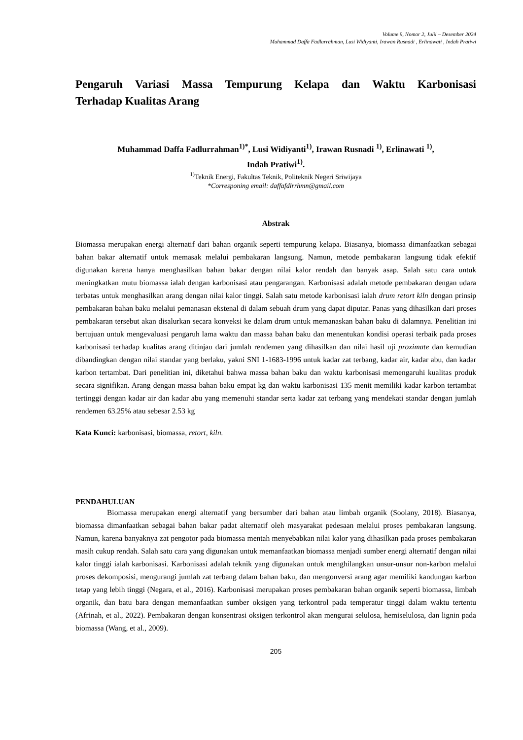Volume 9, Nomor 2, Julii – Desember 2024
Muhammad Daffa Fadlurrahman, Lusi Widiyanti, Irawan Rusnadi , Erlinawati , Indah Pratiwi
Pengaruh Variasi Massa Tempurung Kelapa dan Waktu Karbonisasi
Terhadap Kualitas Arang
Muhammad Daffa Fadlurrahman<sup>1)*</sup>, Lusi Widiyanti<sup>1)</sup>, Irawan Rusnadi <sup>1)</sup>, Erlinawati <sup>1)</sup>,
Indah Pratiwi<sup>1)</sup>.
<sup>1)</sup> Teknik Energi, Fakultas Teknik, Politeknik Negeri Sriwijaya
*Corresponing email: daffafdlrrhmn@gmail.com
Abstrak
Biomassa merupakan energi alternatif dari bahan organik seperti tempurung kelapa. Biasanya, biomassa dimanfaatkan sebagai bahan bakar alternatif untuk memasak melalui pembakaran langsung. Namun, metode pembakaran langsung tidak efektif digunakan karena hanya menghasilkan bahan bakar dengan nilai kalor rendah dan banyak asap. Salah satu cara untuk meningkatkan mutu biomassa ialah dengan karbonisasi atau pengarangan. Karbonisasi adalah metode pembakaran dengan udara terbatas untuk menghasilkan arang dengan nilai kalor tinggi. Salah satu metode karbonisasi ialah drum retort kiln dengan prinsip pembakaran bahan baku melalui pemanasan ekstenal di dalam sebuah drum yang dapat diputar. Panas yang dihasilkan dari proses pembakaran tersebut akan disalurkan secara konveksi ke dalam drum untuk memanaskan bahan baku di dalamnya. Penelitian ini bertujuan untuk mengevaluasi pengaruh lama waktu dan massa bahan baku dan menentukan kondisi operasi terbaik pada proses karbonisasi terhadap kualitas arang ditinjau dari jumlah rendemen yang dihasilkan dan nilai hasil uji proximate dan kemudian dibandingkan dengan nilai standar yang berlaku, yakni SNI 1-1683-1996 untuk kadar zat terbang, kadar air, kadar abu, dan kadar karbon tertambat. Dari penelitian ini, diketahui bahwa massa bahan baku dan waktu karbonisasi memengaruhi kualitas produk secara signifikan. Arang dengan massa bahan baku empat kg dan waktu karbonisasi 135 menit memiliki kadar karbon tertambat tertinggi dengan kadar air dan kadar abu yang memenuhi standar serta kadar zat terbang yang mendekati standar dengan jumlah rendemen 63.25% atau sebesar 2.53 kg
Kata Kunci: karbonisasi, biomassa, retort, kiln.
PENDAHULUAN
Biomassa merupakan energi alternatif yang bersumber dari bahan atau limbah organik (Soolany, 2018). Biasanya, biomassa dimanfaatkan sebagai bahan bakar padat alternatif oleh masyarakat pedesaan melalui proses pembakaran langsung. Namun, karena banyaknya zat pengotor pada biomassa mentah menyebabkan nilai kalor yang dihasilkan pada proses pembakaran masih cukup rendah. Salah satu cara yang digunakan untuk memanfaatkan biomassa menjadi sumber energi alternatif dengan nilai kalor tinggi ialah karbonisasi. Karbonisasi adalah teknik yang digunakan untuk menghilangkan unsur-unsur non-karbon melalui proses dekomposisi, mengurangi jumlah zat terbang dalam bahan baku, dan mengonversi arang agar memiliki kandungan karbon tetap yang lebih tinggi (Negara, et al., 2016). Karbonisasi merupakan proses pembakaran bahan organik seperti biomassa, limbah organik, dan batu bara dengan memanfaatkan sumber oksigen yang terkontrol pada temperatur tinggi dalam waktu tertentu (Afrinah, et al., 2022). Pembakaran dengan konsentrasi oksigen terkontrol akan mengurai selulosa, hemiselulosa, dan lignin pada biomassa (Wang, et al., 2009).
205